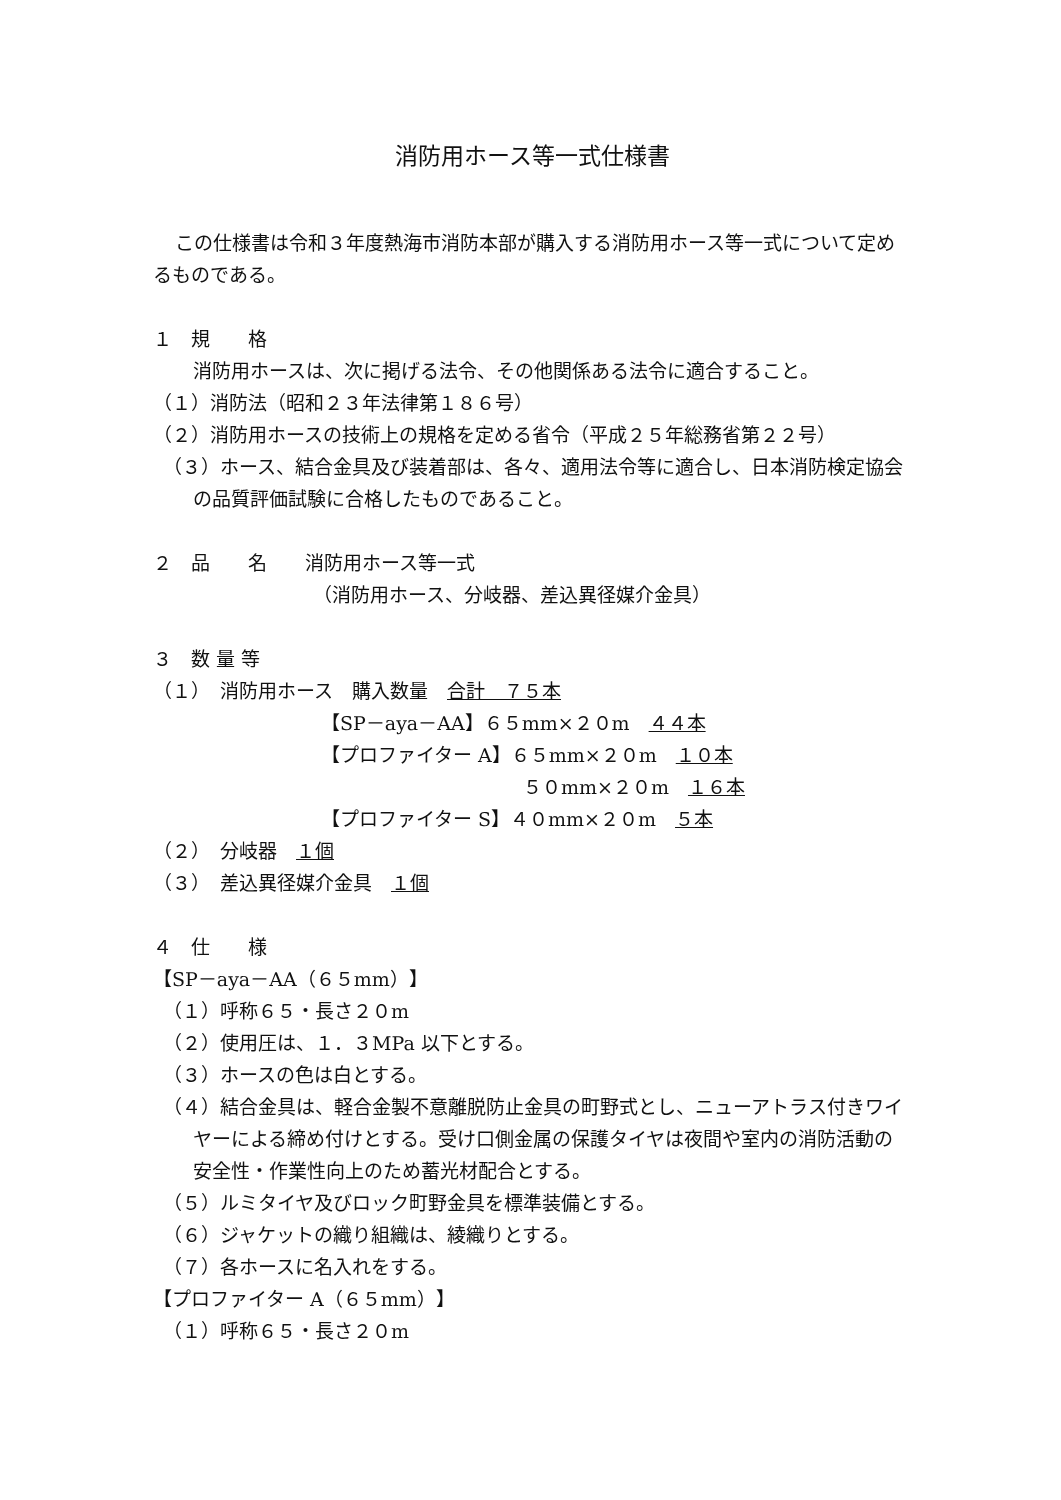消防用ホース等一式仕様書
この仕様書は令和３年度熱海市消防本部が購入する消防用ホース等一式について定めるものである。
１　規　　格
消防用ホースは、次に掲げる法令、その他関係ある法令に適合すること。
（１）消防法（昭和２３年法律第１８６号）
（２）消防用ホースの技術上の規格を定める省令（平成２５年総務省第２２号）
（３）ホース、結合金具及び装着部は、各々、適用法令等に適合し、日本消防検定協会の品質評価試験に合格したものであること。
２　品　　名　　消防用ホース等一式
（消防用ホース、分岐器、差込異径媒介金具）
３　数 量 等
（１）　消防用ホース　購入数量　合計　７５本
【SP－aya－AA】６５mm×２０m　４４本
【プロファイター A】６５mm×２０m　１０本
５０mm×２０m　１６本
【プロファイター S】４０mm×２０m　５本
（２）　分岐器　１個
（３）　差込異径媒介金具　１個
４　仕　　様
【SP－aya－AA（６５mm）】
（１）呼称６５・長さ２０m
（２）使用圧は、１．３MPa 以下とする。
（３）ホースの色は白とする。
（４）結合金具は、軽合金製不意離脱防止金具の町野式とし、ニューアトラス付きワイヤーによる締め付けとする。受け口側金属の保護タイヤは夜間や室内の消防活動の安全性・作業性向上のため蓄光材配合とする。
（５）ルミタイヤ及びロック町野金具を標準装備とする。
（６）ジャケットの織り組織は、綾織りとする。
（７）各ホースに名入れをする。
【プロファイター A（６５mm）】
（１）呼称６５・長さ２０m